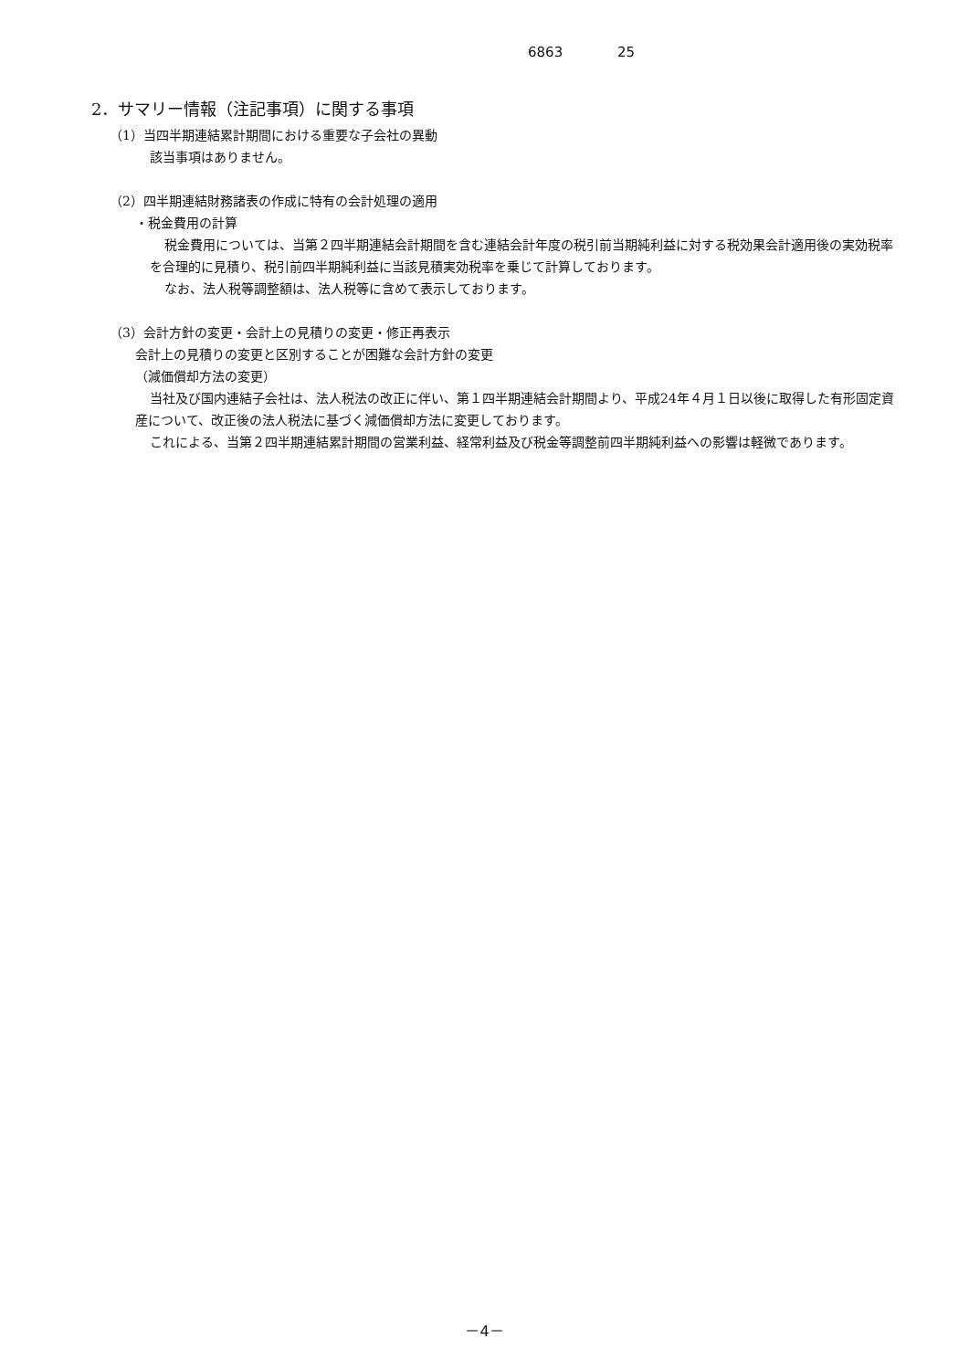6863 25
2．サマリー情報（注記事項）に関する事項
（1）当四半期連結累計期間における重要な子会社の異動
該当事項はありません。
（2）四半期連結財務諸表の作成に特有の会計処理の適用
・税金費用の計算
税金費用については、当第２四半期連結会計期間を含む連結会計年度の税引前当期純利益に対する税効果会計適用後の実効税率を合理的に見積り、税引前四半期純利益に当該見積実効税率を乗じて計算しております。
なお、法人税等調整額は、法人税等に含めて表示しております。
（3）会計方針の変更・会計上の見積りの変更・修正再表示
会計上の見積りの変更と区別することが困難な会計方針の変更
（減価償却方法の変更）
当社及び国内連結子会社は、法人税法の改正に伴い、第１四半期連結会計期間より、平成24年４月１日以後に取得した有形固定資産について、改正後の法人税法に基づく減価償却方法に変更しております。
これによる、当第２四半期連結累計期間の営業利益、経常利益及び税金等調整前四半期純利益への影響は軽微であります。
－4－